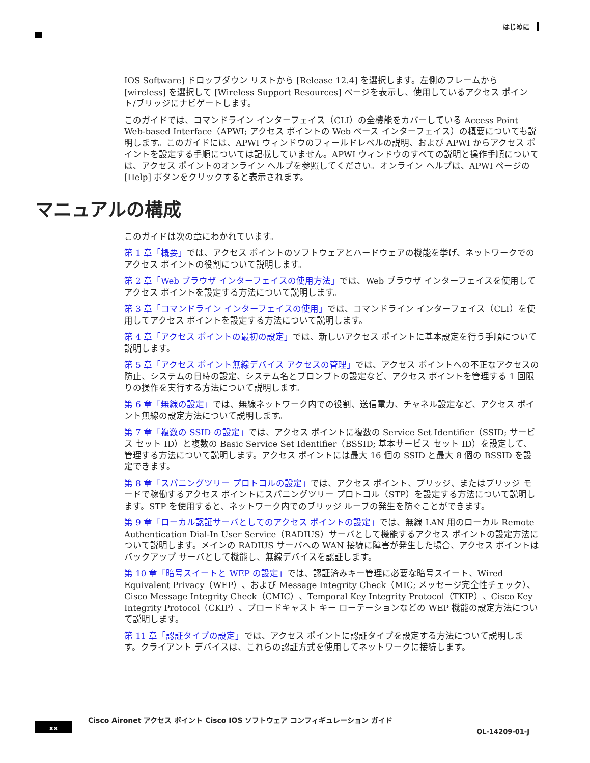はじめに
IOS Software] ドロップダウン リストから [Release 12.4] を選択します。左側のフレームから [wireless] を選択して [Wireless Support Resources] ページを表示し、使用しているアクセス ポイント/ブリッジにナビゲートします。
このガイドでは、コマンドライン インターフェイス（CLI）の全機能をカバーしている Access Point Web-based Interface（APWI; アクセス ポイントの Web ベース インターフェイス）の概要についても説明します。このガイドには、APWI ウィンドウのフィールドレベルの説明、および APWI からアクセス ポイントを設定する手順については記載していません。APWI ウィンドウのすべての説明と操作手順については、アクセス ポイントのオンライン ヘルプを参照してください。オンライン ヘルプは、APWI ページの [Help] ボタンをクリックすると表示されます。
マニュアルの構成
このガイドは次の章にわかれています。
第 1 章「概要」では、アクセス ポイントのソフトウェアとハードウェアの機能を挙げ、ネットワークでのアクセス ポイントの役割について説明します。
第 2 章「Web ブラウザ インターフェイスの使用方法」では、Web ブラウザ インターフェイスを使用してアクセス ポイントを設定する方法について説明します。
第 3 章「コマンドライン インターフェイスの使用」では、コマンドライン インターフェイス（CLI）を使用してアクセス ポイントを設定する方法について説明します。
第 4 章「アクセス ポイントの最初の設定」では、新しいアクセス ポイントに基本設定を行う手順について説明します。
第 5 章「アクセス ポイント無線デバイス アクセスの管理」では、アクセス ポイントへの不正なアクセスの防止、システムの日時の設定、システム名とプロンプトの設定など、アクセス ポイントを管理する 1 回限りの操作を実行する方法について説明します。
第 6 章「無線の設定」では、無線ネットワーク内での役割、送信電力、チャネル設定など、アクセス ポイント無線の設定方法について説明します。
第 7 章「複数の SSID の設定」では、アクセス ポイントに複数の Service Set Identifier（SSID; サービス セット ID）と複数の Basic Service Set Identifier（BSSID; 基本サービス セット ID）を設定して、管理する方法について説明します。アクセス ポイントには最大 16 個の SSID と最大 8 個の BSSID を設定できます。
第 8 章「スパニングツリー プロトコルの設定」では、アクセス ポイント、ブリッジ、またはブリッジ モードで稼働するアクセス ポイントにスパニングツリー プロトコル（STP）を設定する方法について説明します。STP を使用すると、ネットワーク内でのブリッジ ループの発生を防ぐことができます。
第 9 章「ローカル認証サーバとしてのアクセス ポイントの設定」では、無線 LAN 用のローカル Remote Authentication Dial-In User Service（RADIUS）サーバとして機能するアクセス ポイントの設定方法について説明します。メインの RADIUS サーバへの WAN 接続に障害が発生した場合、アクセス ポイントはバックアップ サーバとして機能し、無線デバイスを認証します。
第 10 章「暗号スイートと WEP の設定」では、認証済みキー管理に必要な暗号スイート、Wired Equivalent Privacy（WEP）、および Message Integrity Check（MIC; メッセージ完全性チェック）、Cisco Message Integrity Check（CMIC）、Temporal Key Integrity Protocol（TKIP）、Cisco Key Integrity Protocol（CKIP）、ブロードキャスト キー ローテーションなどの WEP 機能の設定方法について説明します。
第 11 章「認証タイプの設定」では、アクセス ポイントに認証タイプを設定する方法について説明します。クライアント デバイスは、これらの認証方式を使用してネットワークに接続します。
Cisco Aironet アクセス ポイント Cisco IOS ソフトウェア コンフィギュレーション ガイド
xx
OL-14209-01-J